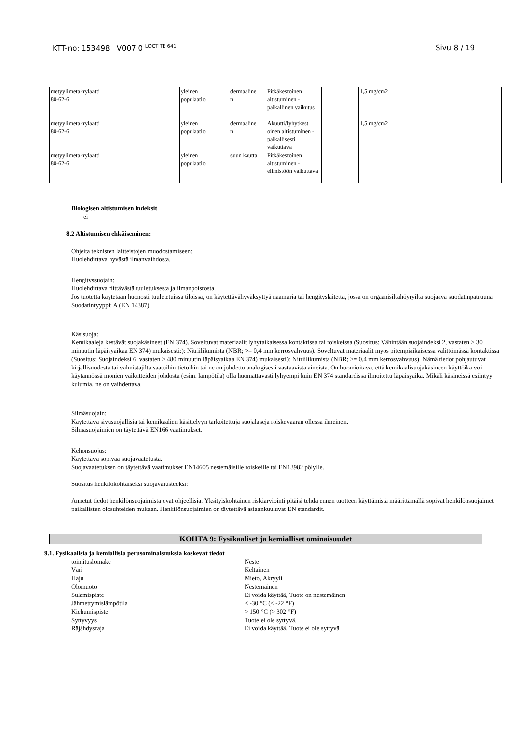KTT-no: 153498 V007.0 <sup>LOCTITE 641</sup> Sivu 8 / 19
| metyylimetakrylaatti 80-62-6 | yleinen populaatio | dermaaline n | Pitkäkestoinen altistuminen - paikallinen vaikutus | | 1,5 mg/cm2 | |
| metyylimetakrylaatti 80-62-6 | yleinen populaatio | dermaaline n | Akuutti/lyhytkest oinen altistuminen - paikallisesti vaikuttava | | 1,5 mg/cm2 | |
| metyylimetakrylaatti 80-62-6 | yleinen populaatio | suun kautta | Pitkäkestoinen altistuminen - elimistöön vaikuttava | | | |
Biologisen altistumisen indeksit
ei
8.2 Altistumisen ehkäiseminen:
Ohjeita teknisten laitteistojen muodostamiseen:
Huolehdittava hyvästä ilmanvaihdosta.
Hengityssuojain:
Huolehdittava riittävästä tuuletuksesta ja ilmanpoistosta.
Jos tuotetta käytetään huonosti tuuletetuissa tiloissa, on käytettävähyväksyttyä naamaria tai hengityslaitetta, jossa on orgaanisiltahöyryiltä suojaava suodatinpatruuna
Suodatintyyppi: A (EN 14387)
Käsisuoja:
Kemikaaleja kestävät suojakäsineet (EN 374). Soveltuvat materiaalit lyhytaikaisessa kontaktissa tai roiskeissa (Suositus: Vähintään suojaindeksi 2, vastaten > 30 minuutin läpäisyaikaa EN 374) mukaisesti:): Nitriilikumista (NBR; >= 0,4 mm kerrosvahvuus). Soveltuvat materiaalit myös pitempiaikaisessa välittömässä kontaktissa (Suositus: Suojaindeksi 6, vastaten > 480 minuutin läpäisyaikaa EN 374) mukaisesti): Nitriilikumista (NBR; >= 0,4 mm kerrosvahvuus). Nämä tiedot pohjautuvat kirjallisuudesta tai valmistajilta saatuihin tietoihin tai ne on johdettu analogisesti vastaavista aineista. On huomioitava, että kemikaalisuojakäsineen käyttöikä voi käytännössä monien vaikutteiden johdosta (esim. lämpötila) olla huomattavasti lyhyempi kuin EN 374 standardissa ilmoitettu läpäisyaika. Mikäli käsineissä esiintyy kulumia, ne on vaihdettava.
Silmäsuojain:
Käytettävä sivusuojallisia tai kemikaalien käsittelyyn tarkoitettuja suojalaseja roiskevaaran ollessa ilmeinen.
Silmäsuojaimien on täytettävä EN166 vaatimukset.
Kehonsuojus:
Käytettävä sopivaa suojavaatetusta.
Suojavaatetuksen on täytettävä vaatimukset EN14605 nestemäisille roiskeille tai EN13982 pölylle.
Suositus henkilökohtaiseksi suojavarusteeksi:
Annetut tiedot henkilönsuojaimista ovat ohjeellisia. Yksityiskohtainen riskiarviointi pitäisi tehdä ennen tuotteen käyttämistä määrittämällä sopivat henkilönsuojaimet paikallisten olosuhteiden mukaan. Henkilönsuojaimien on täytettävä asiaankuuluvat EN standardit.
KOHTA 9: Fysikaaliset ja kemialliset ominaisuudet
9.1. Fysikaalisia ja kemiallisia perusominaisuuksia koskevat tiedot
| toimituslomake | Neste |
| Väri | Keltainen |
| Haju | Mieto, Akryyli |
| Olomuoto | Nestemäinen |
| Sulamispiste | Ei voida käyttää, Tuote on nestemäinen |
| Jähmettymislämpötila | < -30 °C (< -22 °F) |
| Kiehumispiste | > 150 °C (> 302 °F) |
| Syttyvyys | Tuote ei ole syttyvä. |
| Räjähdysraja | Ei voida käyttää, Tuote ei ole syttyvä |